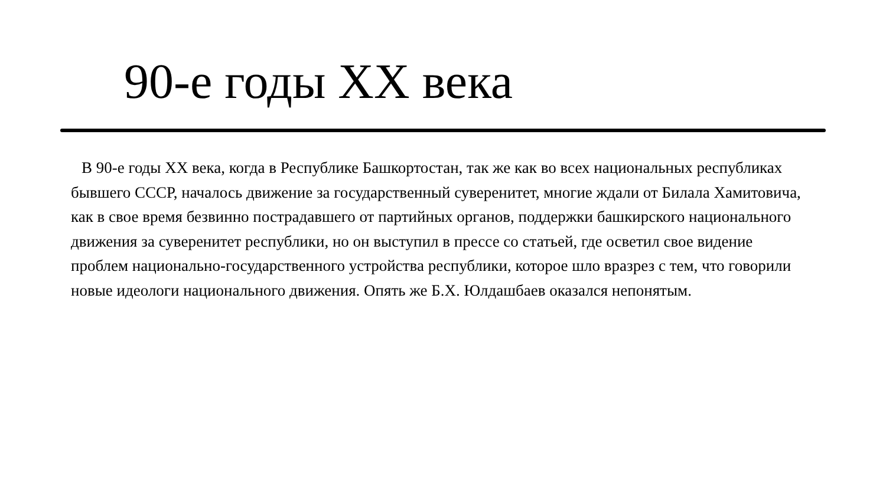90-е годы XX века
В 90-е годы XX века, когда в Республике Башкортостан, так же как во всех национальных республиках бывшего СССР, началось движение за государственный суверенитет, многие ждали от Билала Хамитовича, как в свое время безвинно пострадавшего от партийных органов, поддержки башкирского национального движения за суверенитет республики, но он выступил в прессе со статьей, где осветил свое видение проблем национально-государственного устройства республики, которое шло вразрез с тем, что говорили новые идеологи национального движения. Опять же Б.Х. Юлдашбаев оказался непонятым.